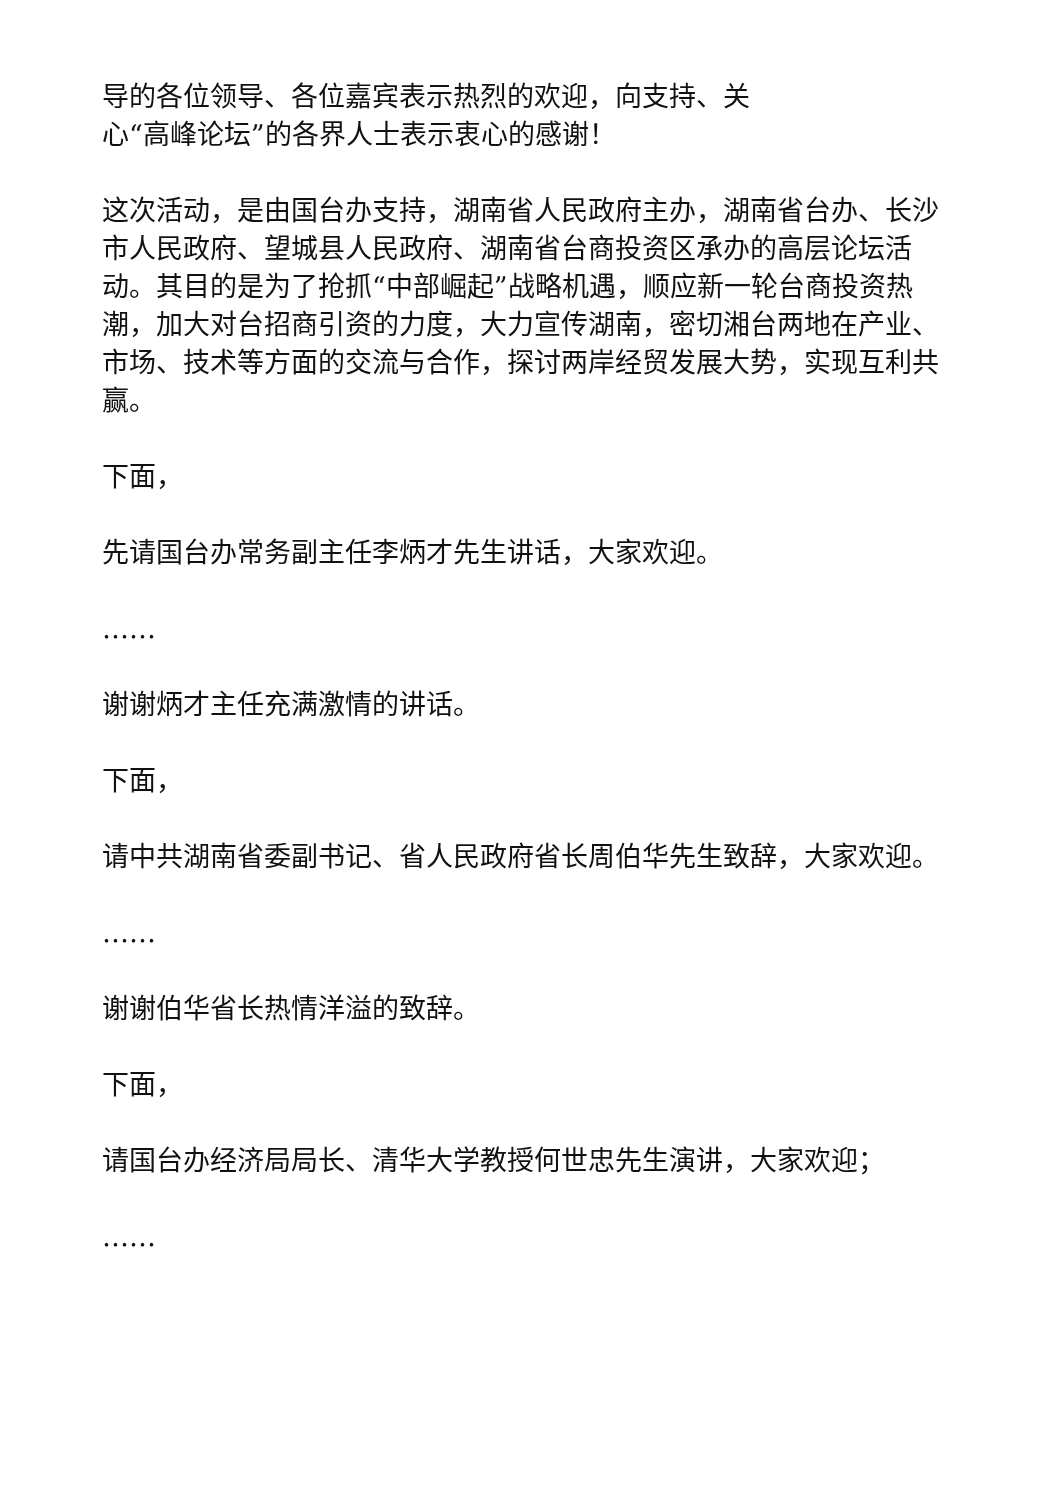导的各位领导、各位嘉宾表示热烈的欢迎，向支持、关
心“高峰论坛”的各界人士表示衷心的感谢！
这次活动，是由国台办支持，湖南省人民政府主办，湖南省台办、长沙市人民政府、望城县人民政府、湖南省台商投资区承办的高层论坛活动。其目的是为了抢抓“中部崛起”战略机遇，顺应新一轮台商投资热潮，加大对台招商引资的力度，大力宣传湖南，密切湘台两地在产业、市场、技术等方面的交流与合作，探讨两岸经贸发展大势，实现互利共赢。
下面，
先请国台办常务副主任李炳才先生讲话，大家欢迎。
……
谢谢炳才主任充满激情的讲话。
下面，
请中共湖南省委副书记、省人民政府省长周伯华先生致辞，大家欢迎。
……
谢谢伯华省长热情洋溢的致辞。
下面，
请国台办经济局局长、清华大学教授何世忠先生演讲，大家欢迎；
……